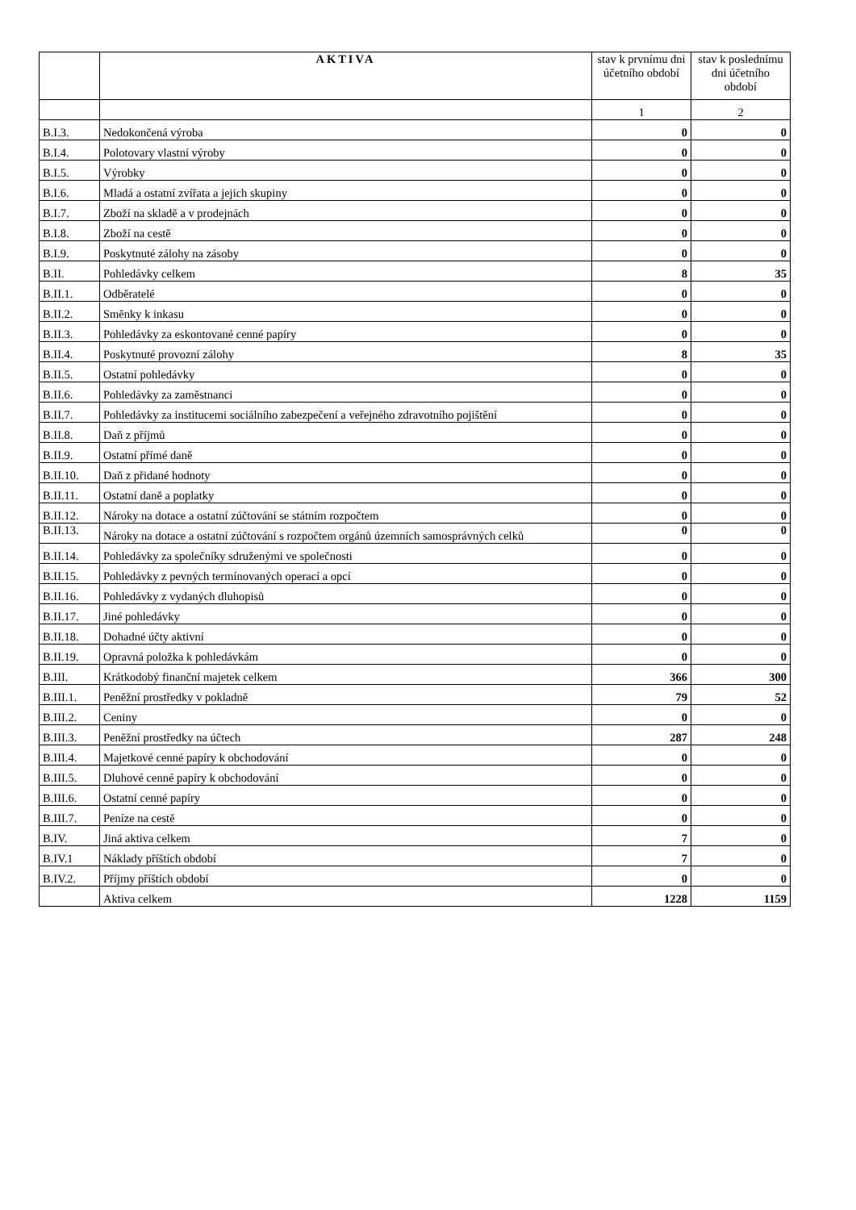| | AKTIVA | stav k prvnímu dni účetního období | stav k poslednímu dni účetního období |
| --- | --- | --- | --- |
| | | 1 | 2 |
| B.I.3. | Nedokončená výroba | 0 | 0 |
| B.I.4. | Polotovary vlastní výroby | 0 | 0 |
| B.I.5. | Výrobky | 0 | 0 |
| B.I.6. | Mladá a ostatní zvířata a jejich skupiny | 0 | 0 |
| B.I.7. | Zboží na skladě a v prodejnách | 0 | 0 |
| B.I.8. | Zboží na cestě | 0 | 0 |
| B.I.9. | Poskytnuté zálohy na zásoby | 0 | 0 |
| B.II. | Pohledávky celkem | 8 | 35 |
| B.II.1. | Odběratelé | 0 | 0 |
| B.II.2. | Směnky k inkasu | 0 | 0 |
| B.II.3. | Pohledávky za eskontované cenné papíry | 0 | 0 |
| B.II.4. | Poskytnuté provozní zálohy | 8 | 35 |
| B.II.5. | Ostatní pohledávky | 0 | 0 |
| B.II.6. | Pohledávky za zaměstnanci | 0 | 0 |
| B.II.7. | Pohledávky za institucemi sociálního zabezpečení a veřejného zdravotního pojištění | 0 | 0 |
| B.II.8. | Daň z příjmů | 0 | 0 |
| B.II.9. | Ostatní přímé daně | 0 | 0 |
| B.II.10. | Daň z přidané hodnoty | 0 | 0 |
| B.II.11. | Ostatní daně a poplatky | 0 | 0 |
| B.II.12. | Nároky na dotace a ostatní zúčtování se státním rozpočtem | 0 | 0 |
| B.II.13. | Nároky na dotace a ostatní zúčtování s rozpočtem orgánů územních samosprávných celků | 0 | 0 |
| B.II.14. | Pohledávky za společníky sdruženými ve společnosti | 0 | 0 |
| B.II.15. | Pohledávky z pevných termínovaných operací a opcí | 0 | 0 |
| B.II.16. | Pohledávky z vydaných dluhopisů | 0 | 0 |
| B.II.17. | Jiné pohledávky | 0 | 0 |
| B.II.18. | Dohadné účty aktivní | 0 | 0 |
| B.II.19. | Opravná položka k pohledávkám | 0 | 0 |
| B.III. | Krátkodobý finanční majetek celkem | 366 | 300 |
| B.III.1. | Peněžní prostředky v pokladně | 79 | 52 |
| B.III.2. | Ceniny | 0 | 0 |
| B.III.3. | Peněžní prostředky na účtech | 287 | 248 |
| B.III.4. | Majetkové cenné papíry k obchodování | 0 | 0 |
| B.III.5. | Dluhové cenné papíry k obchodování | 0 | 0 |
| B.III.6. | Ostatní cenné papíry | 0 | 0 |
| B.III.7. | Peníze na cestě | 0 | 0 |
| B.IV. | Jiná aktiva celkem | 7 | 0 |
| B.IV.1 | Náklady příštích období | 7 | 0 |
| B.IV.2. | Příjmy příštích období | 0 | 0 |
| | Aktiva celkem | 1228 | 1159 |